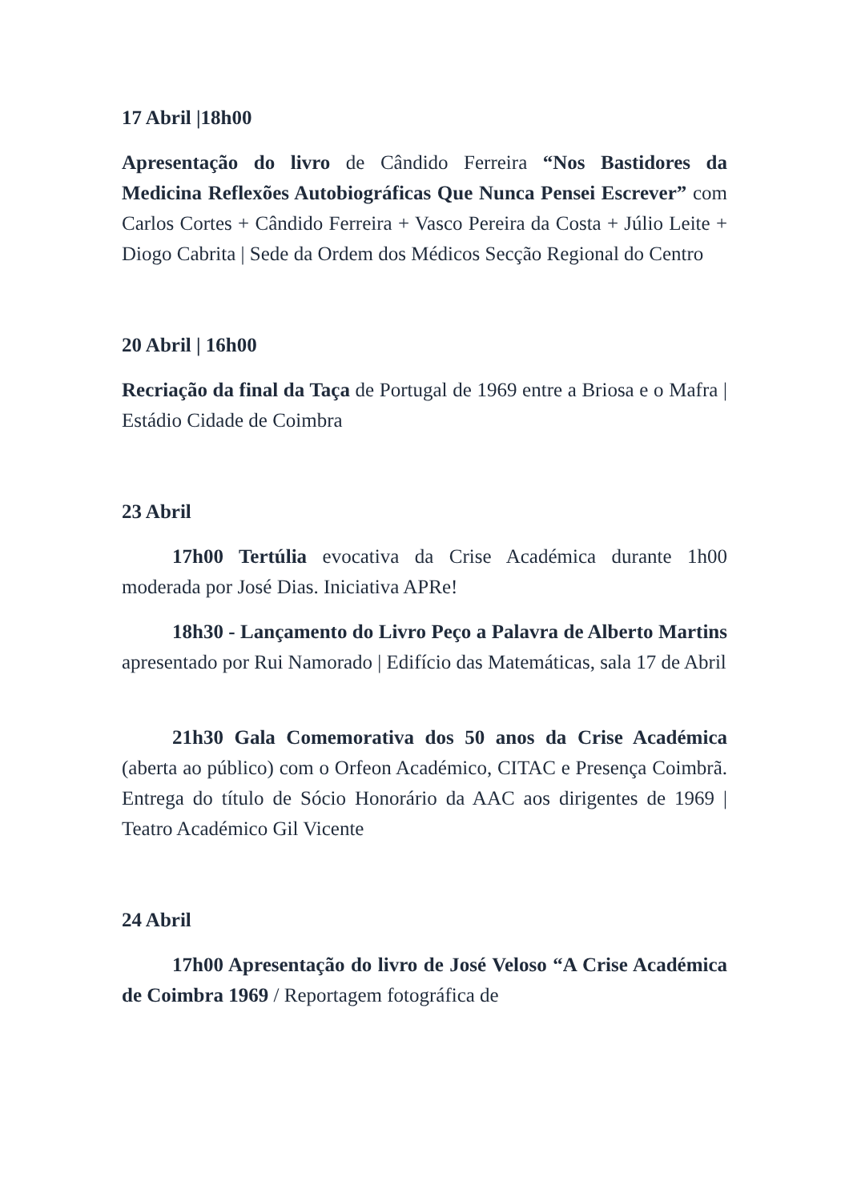17 Abril |18h00
Apresentação do livro de Cândido Ferreira “Nos Bastidores da Medicina Reflexões Autobiográficas Que Nunca Pensei Escrever” com Carlos Cortes + Cândido Ferreira + Vasco Pereira da Costa + Júlio Leite + Diogo Cabrita | Sede da Ordem dos Médicos Secção Regional do Centro
20 Abril | 16h00
Recriação da final da Taça de Portugal de 1969 entre a Briosa e o Mafra | Estádio Cidade de Coimbra
23 Abril
17h00 Tertúlia evocativa da Crise Académica durante 1h00 moderada por José Dias. Iniciativa APRe!
18h30 - Lançamento do Livro Peço a Palavra de Alberto Martins apresentado por Rui Namorado | Edifício das Matemáticas, sala 17 de Abril
21h30 Gala Comemorativa dos 50 anos da Crise Académica (aberta ao público) com o Orfeon Académico, CITAC e Presença Coimbrã. Entrega do título de Sócio Honorário da AAC aos dirigentes de 1969 | Teatro Académico Gil Vicente
24 Abril
17h00 Apresentação do livro de José Veloso “A Crise Académica de Coimbra 1969 / Reportagem fotográfica de